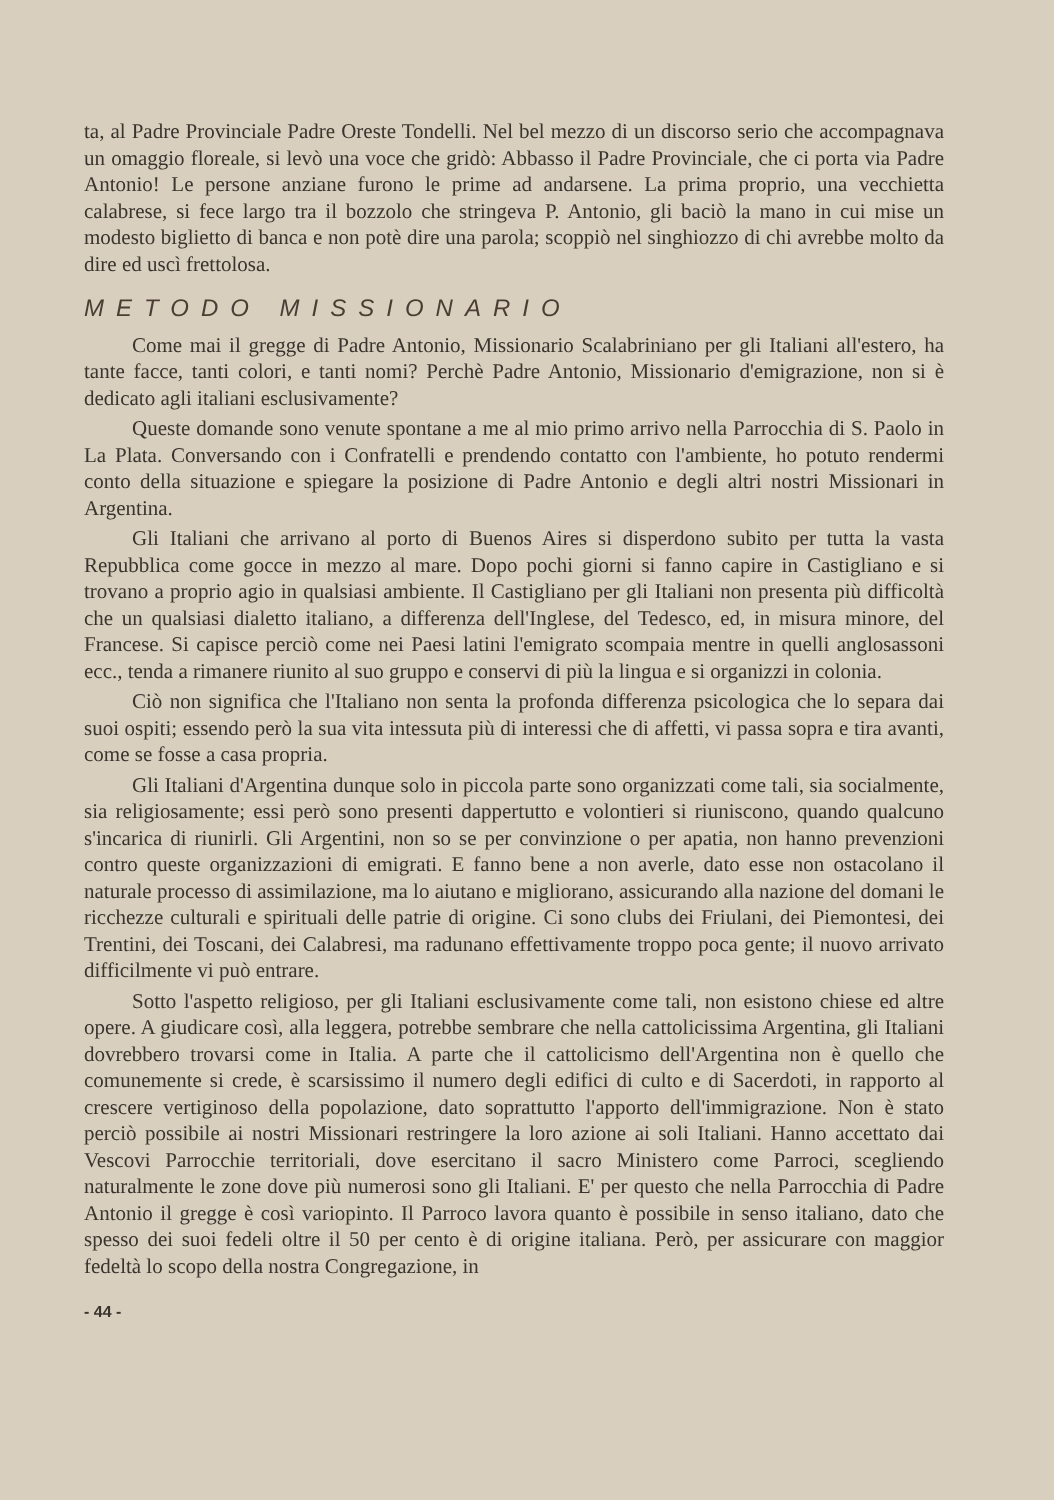ta, al Padre Provinciale Padre Oreste Tondelli. Nel bel mezzo di un discorso serio che accompagnava un omaggio floreale, si levò una voce che gridò: Abbasso il Padre Provinciale, che ci porta via Padre Antonio! Le persone anziane furono le prime ad andarsene. La prima proprio, una vecchietta calabrese, si fece largo tra il bozzolo che stringeva P. Antonio, gli baciò la mano in cui mise un modesto biglietto di banca e non potè dire una parola; scoppiò nel singhiozzo di chi avrebbe molto da dire ed uscì frettolosa.
METODO MISSIONARIO
Come mai il gregge di Padre Antonio, Missionario Scalabriniano per gli Italiani all'estero, ha tante facce, tanti colori, e tanti nomi? Perchè Padre Antonio, Missionario d'emigrazione, non si è dedicato agli italiani esclusivamente?
Queste domande sono venute spontane a me al mio primo arrivo nella Parrocchia di S. Paolo in La Plata. Conversando con i Confratelli e prendendo contatto con l'ambiente, ho potuto rendermi conto della situazione e spiegare la posizione di Padre Antonio e degli altri nostri Missionari in Argentina.
Gli Italiani che arrivano al porto di Buenos Aires si disperdono subito per tutta la vasta Repubblica come gocce in mezzo al mare. Dopo pochi giorni si fanno capire in Castigliano e si trovano a proprio agio in qualsiasi ambiente. Il Castigliano per gli Italiani non presenta più difficoltà che un qualsiasi dialetto italiano, a differenza dell'Inglese, del Tedesco, ed, in misura minore, del Francese. Si capisce perciò come nei Paesi latini l'emigrato scompaia mentre in quelli anglosassoni ecc., tenda a rimanere riunito al suo gruppo e conservi di più la lingua e si organizzi in colonia.
Ciò non significa che l'Italiano non senta la profonda differenza psicologica che lo separa dai suoi ospiti; essendo però la sua vita intessuta più di interessi che di affetti, vi passa sopra e tira avanti, come se fosse a casa propria.
Gli Italiani d'Argentina dunque solo in piccola parte sono organizzati come tali, sia socialmente, sia religiosamente; essi però sono presenti dappertutto e volontieri si riuniscono, quando qualcuno s'incarica di riunirli. Gli Argentini, non so se per convinzione o per apatia, non hanno prevenzioni contro queste organizzazioni di emigrati. E fanno bene a non averle, dato esse non ostacolano il naturale processo di assimilazione, ma lo aiutano e migliorano, assicurando alla nazione del domani le ricchezze culturali e spirituali delle patrie di origine. Ci sono clubs dei Friulani, dei Piemontesi, dei Trentini, dei Toscani, dei Calabresi, ma radunano effettivamente troppo poca gente; il nuovo arrivato difficilmente vi può entrare.
Sotto l'aspetto religioso, per gli Italiani esclusivamente come tali, non esistono chiese ed altre opere. A giudicare così, alla leggera, potrebbe sembrare che nella cattolicissima Argentina, gli Italiani dovrebbero trovarsi come in Italia. A parte che il cattolicismo dell'Argentina non è quello che comunemente si crede, è scarsissimo il numero degli edifici di culto e di Sacerdoti, in rapporto al crescere vertiginoso della popolazione, dato soprattutto l'apporto dell'immigrazione. Non è stato perciò possibile ai nostri Missionari restringere la loro azione ai soli Italiani. Hanno accettato dai Vescovi Parrocchie territoriali, dove esercitano il sacro Ministero come Parroci, scegliendo naturalmente le zone dove più numerosi sono gli Italiani. E' per questo che nella Parrocchia di Padre Antonio il gregge è così variopinto. Il Parroco lavora quanto è possibile in senso italiano, dato che spesso dei suoi fedeli oltre il 50 per cento è di origine italiana. Però, per assicurare con maggior fedeltà lo scopo della nostra Congregazione, in
- 44 -